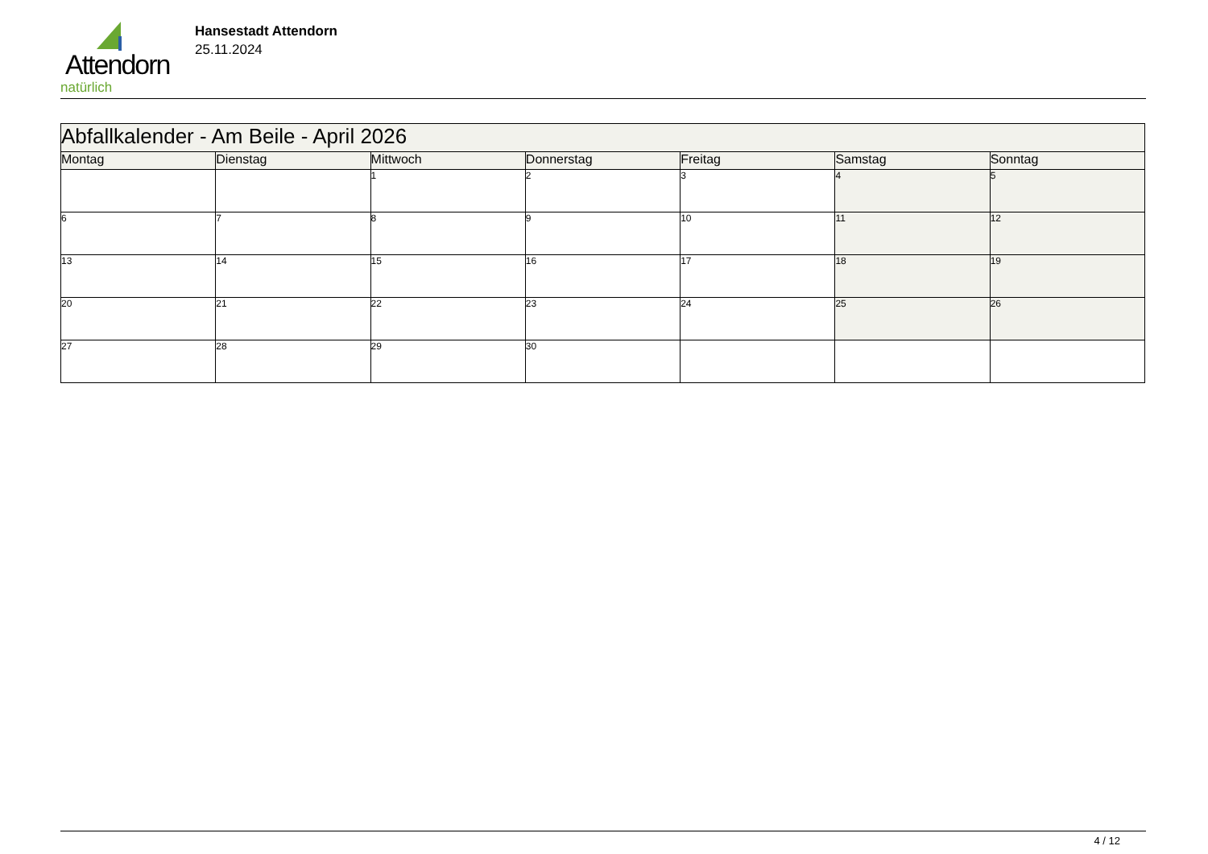Attendorn
natürlich
Hansestadt Attendorn
25.11.2024
| Abfallkalender - Am Beile - April 2026 | | | | | | |
| Montag | Dienstag | Mittwoch | Donnerstag | Freitag | Samstag | Sonntag |
| | | 1 | 2 | 3 | 4 | 5 |
| 6 | 7 | 8 | 9 | 10 | 11 | 12 |
| 13 | 14 | 15 | 16 | 17 | 18 | 19 |
| 20 | 21 | 22 | 23 | 24 | 25 | 26 |
| 27 | 28 | 29 | 30 | | | |
4 / 12